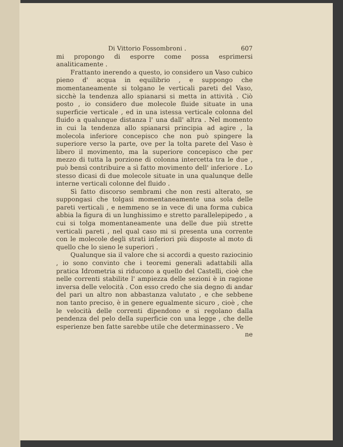Di Vittorio Fossombroni . 607
mi propongo di esporre come possa esprimersi analiticamente .
Frattanto inerendo a questo, io considero un Vaso cubico pieno d' acqua in equilibrio , e suppongo che momentaneamente si tolgano le verticali pareti del Vaso, sicchè la tendenza allo spianarsi si metta in attività . Ciò posto , io considero due molecole fluide situate in una superficie verticale , ed in una istessa verticale colonna del fluido a qualunque distanza l' una dall' altra . Nel momento in cui la tendenza allo spianarsi principia ad agire , la molecola inferiore concepisco che non può spingere la superiore verso la parte, ove per la tolta parete del Vaso è libero il movimento, ma la superiore concepisco che per mezzo di tutta la porzione di colonna intercetta tra le due , può bensì contribuire a sì fatto movimento dell' inferiore . Lo stesso dicasi di due molecole situate in una qualunque delle interne verticali colonne del fluido .
Sì fatto discorso sembrami che non resti alterato, se suppongasi che tolgasi momentaneamente una sola delle pareti verticali , e nemmeno se in vece di una forma cubica abbia la figura di un lunghissimo e stretto parallelepipedo , a cui si tolga momentaneamente una delle due più strette verticali pareti , nel qual caso mi si presenta una corrente con le molecole degli strati inferiori più disposte al moto di quello che lo sieno le superiori .
Qualunque sia il valore che si accordi a questo raziocinio , io sono convinto che i teoremi generali adattabili alla pratica Idrometria si riducono a quello del Castelli, cioè che nelle correnti stabilite l' ampiezza delle sezioni è in ragione inversa delle velocità . Con esso credo che sia degno di andar del pari un altro non abbastanza valutato , e che sebbene non tanto preciso, è in genere egualmente sicuro , cioè , che le velocità delle correnti dipendono e si regolano dalla pendenza del pelo della superficie con una legge , che delle esperienze ben fatte sarebbe utile che determinassero . Ve
ne